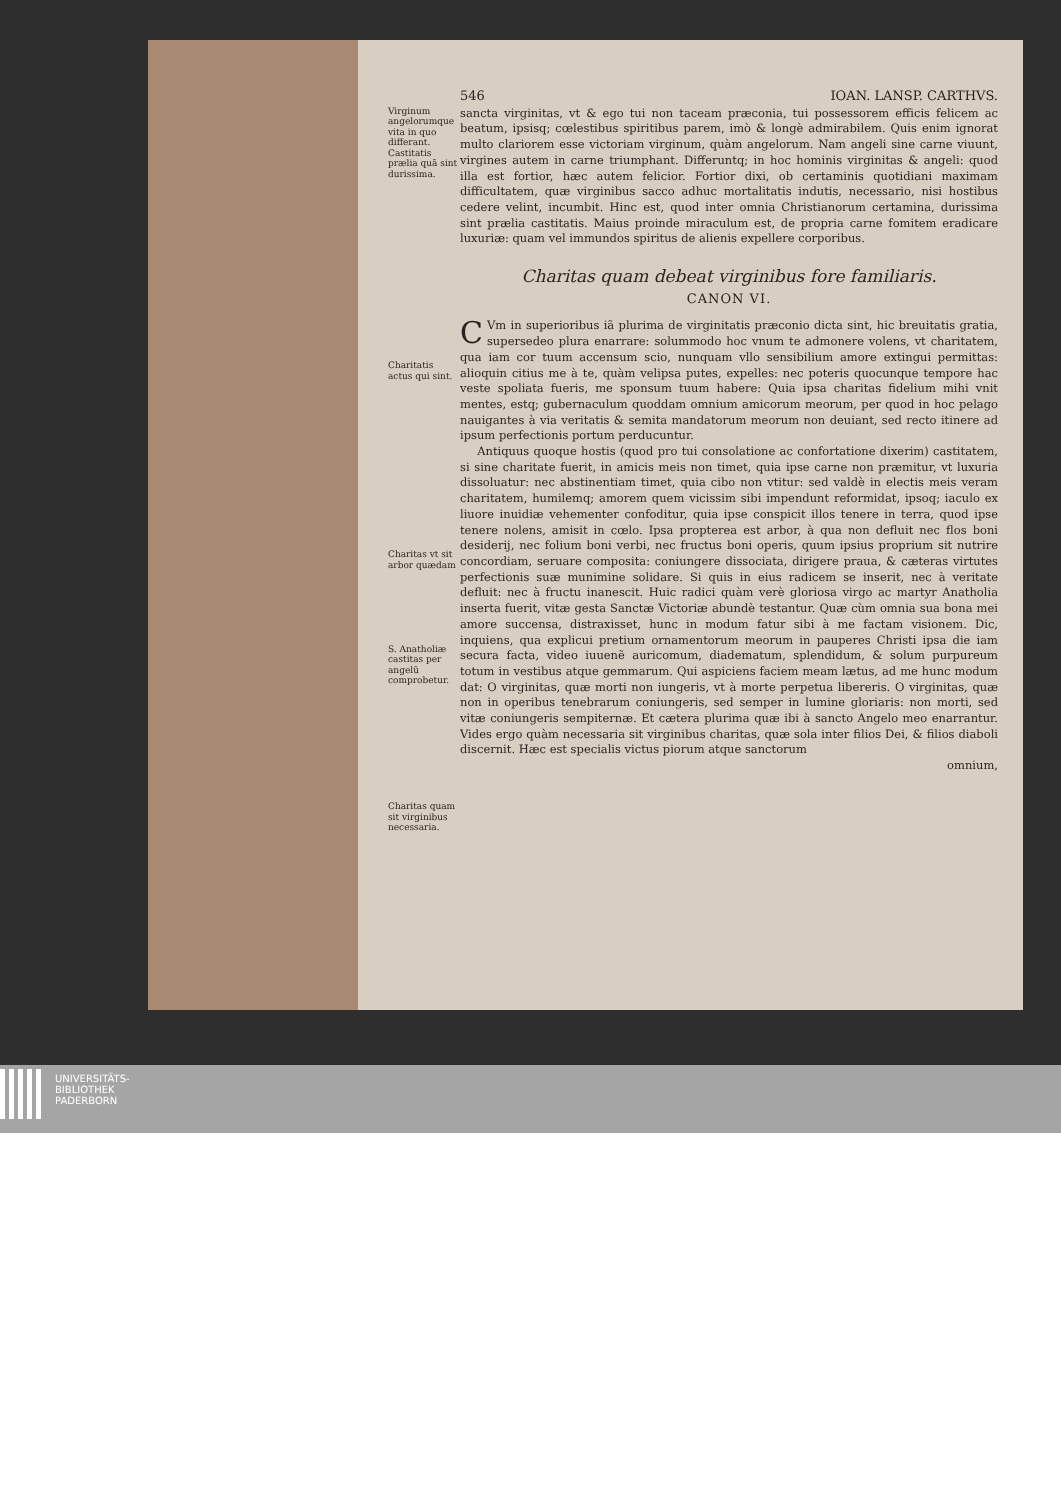546 IOAN. LANSP. CARTHVS.
Virginum angelorumque vita in quo differant.
Castitatis prælia quã sint durissima.
sancta virginitas, vt & ego tui non taceam præconia, tui possessorem efficis felicem ac beatum, ipsisq; cœlestibus spiritibus parem, imò & longè admirabilem. Quis enim ignorat multo clariorem esse victoriam virginum, quàm angelorum. Nam angeli sine carne viuunt, virgines autem in carne triumphant. Differuntq; in hoc hominis virginitas & angeli: quod illa est fortior, hæc autem felicior. Fortior dixi, ob certaminis quotidiani maximam difficultatem, quæ virginibus sacco adhuc mortalitatis indutis, necessario, nisi hostibus cedere velint, incumbit. Hinc est, quod inter omnia Christianorum certamina, durissima sint prælia castitatis. Maius proinde miraculum est, de propria carne fomitem eradicare luxuriæ: quam vel immundos spiritus de alienis expellere corporibus.
Charitas quam debeat virginibus fore familiaris.
CANON VI.
Charitatis actus qui sint.
Charitas vt sit arbor quædam
S. Anatholiæ castitas per angelũ comprobetur.
Charitas quam sit virginibus necessaria.
CVm in superioribus iã plurima de virginitatis præconio dicta sint, hic breuitatis gratia, supersedeo plura enarrare: solummodo hoc vnum te admonere volens, vt charitatem, qua iam cor tuum accensum scio, nunquam vllo sensibilium amore extingui permittas: alioquin citius me à te, quàm velipsa putes, expelles: nec poteris quocunque tempore hac veste spoliata fueris, me sponsum tuum habere: Quia ipsa charitas fidelium mihi vnit mentes, estq; gubernaculum quoddam omnium amicorum meorum, per quod in hoc pelago nauigantes à via veritatis & semita mandatorum meorum non deuiant, sed recto itinere ad ipsum perfectionis portum perducuntur.
Antiquus quoque hostis (quod pro tui consolatione ac confortatione dixerim) castitatem, si sine charitate fuerit, in amicis meis non timet, quia ipse carne non præmitur, vt luxuria dissoluatur: nec abstinentiam timet, quia cibo non vtitur: sed valdè in electis meis veram charitatem, humilemq; amorem quem vicissim sibi impendunt reformidat, ipsoq; iaculo ex liuore inuidiæ vehementer confoditur, quia ipse conspicit illos tenere in terra, quod ipse tenere nolens, amisit in cœlo. Ipsa propterea est arbor, à qua non defluit nec flos boni desiderij, nec folium boni verbi, nec fructus boni operis, quum ipsius proprium sit nutrire concordiam, seruare composita: coniungere dissociata, dirigere praua, & cæteras virtutes perfectionis suæ munimine solidare. Si quis in eius radicem se inserit, nec à veritate defluit: nec à fructu inanescit. Huic radici quàm verè gloriosa virgo ac martyr Anatholia inserta fuerit, vitæ gesta Sanctæ Victoriæ abundè testantur. Quæ cùm omnia sua bona mei amore succensa, distraxisset, hunc in modum fatur sibi à me factam visionem. Dic, inquiens, qua explicui pretium ornamentorum meorum in pauperes Christi ipsa die iam secura facta, video iuuenẽ auricomum, diadematum, splendidum, & solum purpureum totum in vestibus atque gemmarum. Qui aspiciens faciem meam lætus, ad me hunc modum dat: O virginitas, quæ morti non iungeris, vt à morte perpetua libereris. O virginitas, quæ non in operibus tenebrarum coniungeris, sed semper in lumine gloriaris: non morti, sed vitæ coniungeris sempiternæ. Et cætera plurima quæ ibi à sancto Angelo meo enarrantur. Vides ergo quàm necessaria sit virginibus charitas, quæ sola inter filios Dei, & filios diaboli discernit. Hæc est specialis victus piorum atque sanctorum
omnium,
UNIVERSITÄTS-
BIBLIOTHEK
PADERBORN